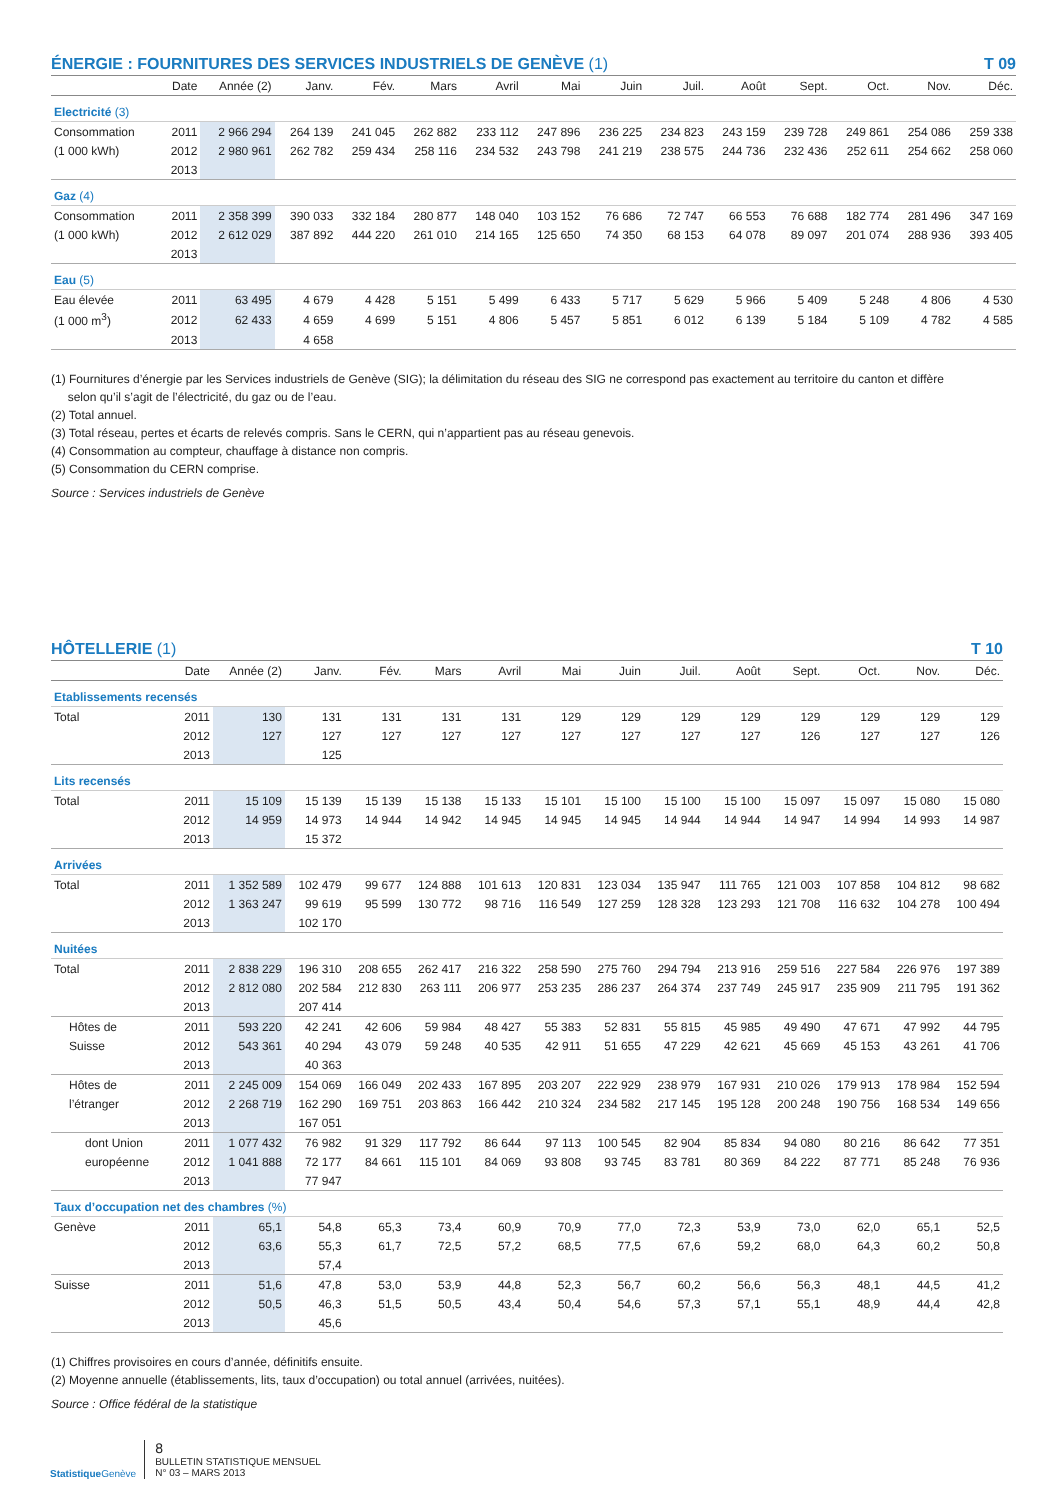ÉNERGIE : FOURNITURES DES SERVICES INDUSTRIELS DE GENÈVE (1) T 09
| | Date | Année (2) | Janv. | Fév. | Mars | Avril | Mai | Juin | Juil. | Août | Sept. | Oct. | Nov. | Déc. |
| --- | --- | --- | --- | --- | --- | --- | --- | --- | --- | --- | --- | --- | --- | --- |
| Electricité (3) | | | | | | | | | | | | | | |
| Consommation | 2011 | 2 966 294 | 264 139 | 241 045 | 262 882 | 233 112 | 247 896 | 236 225 | 234 823 | 243 159 | 239 728 | 249 861 | 254 086 | 259 338 |
| (1 000 kWh) | 2012 | 2 980 961 | 262 782 | 259 434 | 258 116 | 234 532 | 243 798 | 241 219 | 238 575 | 244 736 | 232 436 | 252 611 | 254 662 | 258 060 |
| | 2013 | | | | | | | | | | | | | |
| Gaz (4) | | | | | | | | | | | | | | |
| Consommation | 2011 | 2 358 399 | 390 033 | 332 184 | 280 877 | 148 040 | 103 152 | 76 686 | 72 747 | 66 553 | 76 688 | 182 774 | 281 496 | 347 169 |
| (1 000 kWh) | 2012 | 2 612 029 | 387 892 | 444 220 | 261 010 | 214 165 | 125 650 | 74 350 | 68 153 | 64 078 | 89 097 | 201 074 | 288 936 | 393 405 |
| | 2013 | | | | | | | | | | | | | |
| Eau (5) | | | | | | | | | | | | | | |
| Eau élevée | 2011 | 63 495 | 4 679 | 4 428 | 5 151 | 5 499 | 6 433 | 5 717 | 5 629 | 5 966 | 5 409 | 5 248 | 4 806 | 4 530 |
| (1 000 m<sup>3</sup>) | 2012 | 62 433 | 4 659 | 4 699 | 5 151 | 4 806 | 5 457 | 5 851 | 6 012 | 6 139 | 5 184 | 5 109 | 4 782 | 4 585 |
| | 2013 | | 4 658 | | | | | | | | | | | |
(1) Fournitures d’énergie par les Services industriels de Genève (SIG); la délimitation du réseau des SIG ne correspond pas exactement au territoire du canton et diffère
selon qu’il s’agit de l’électricité, du gaz ou de l’eau.
(2) Total annuel.
(3) Total réseau, pertes et écarts de relevés compris. Sans le CERN, qui n’appartient pas au réseau genevois.
(4) Consommation au compteur, chauffage à distance non compris.
(5) Consommation du CERN comprise.
Source : Services industriels de Genève
HÔTELLERIE (1) T 10
| | Date | Année (2) | Janv. | Fév. | Mars | Avril | Mai | Juin | Juil. | Août | Sept. | Oct. | Nov. | Déc. |
| --- | --- | --- | --- | --- | --- | --- | --- | --- | --- | --- | --- | --- | --- | --- |
| Etablissements recensés | | | | | | | | | | | | | | |
| Total | 2011 | 130 | 131 | 131 | 131 | 131 | 129 | 129 | 129 | 129 | 129 | 129 | 129 | 129 |
| | 2012 | 127 | 127 | 127 | 127 | 127 | 127 | 127 | 127 | 127 | 126 | 127 | 127 | 126 |
| | 2013 | | 125 | | | | | | | | | | | |
| Lits recensés | | | | | | | | | | | | | | |
| Total | 2011 | 15 109 | 15 139 | 15 139 | 15 138 | 15 133 | 15 101 | 15 100 | 15 100 | 15 100 | 15 097 | 15 097 | 15 080 | 15 080 |
| | 2012 | 14 959 | 14 973 | 14 944 | 14 942 | 14 945 | 14 945 | 14 945 | 14 944 | 14 944 | 14 947 | 14 994 | 14 993 | 14 987 |
| | 2013 | | 15 372 | | | | | | | | | | | |
| Arrivées | | | | | | | | | | | | | | |
| Total | 2011 | 1 352 589 | 102 479 | 99 677 | 124 888 | 101 613 | 120 831 | 123 034 | 135 947 | 111 765 | 121 003 | 107 858 | 104 812 | 98 682 |
| | 2012 | 1 363 247 | 99 619 | 95 599 | 130 772 | 98 716 | 116 549 | 127 259 | 128 328 | 123 293 | 121 708 | 116 632 | 104 278 | 100 494 |
| | 2013 | | 102 170 | | | | | | | | | | | |
| Nuitées | | | | | | | | | | | | | | |
| Total | 2011 | 2 838 229 | 196 310 | 208 655 | 262 417 | 216 322 | 258 590 | 275 760 | 294 794 | 213 916 | 259 516 | 227 584 | 226 976 | 197 389 |
| | 2012 | 2 812 080 | 202 584 | 212 830 | 263 111 | 206 977 | 253 235 | 286 237 | 264 374 | 237 749 | 245 917 | 235 909 | 211 795 | 191 362 |
| | 2013 | | 207 414 | | | | | | | | | | | |
| Hôtes de | 2011 | 593 220 | 42 241 | 42 606 | 59 984 | 48 427 | 55 383 | 52 831 | 55 815 | 45 985 | 49 490 | 47 671 | 47 992 | 44 795 |
| Suisse | 2012 | 543 361 | 40 294 | 43 079 | 59 248 | 40 535 | 42 911 | 51 655 | 47 229 | 42 621 | 45 669 | 45 153 | 43 261 | 41 706 |
| | 2013 | | 40 363 | | | | | | | | | | | |
| Hôtes de | 2011 | 2 245 009 | 154 069 | 166 049 | 202 433 | 167 895 | 203 207 | 222 929 | 238 979 | 167 931 | 210 026 | 179 913 | 178 984 | 152 594 |
| l’étranger | 2012 | 2 268 719 | 162 290 | 169 751 | 203 863 | 166 442 | 210 324 | 234 582 | 217 145 | 195 128 | 200 248 | 190 756 | 168 534 | 149 656 |
| | 2013 | | 167 051 | | | | | | | | | | | |
| dont Union | 2011 | 1 077 432 | 76 982 | 91 329 | 117 792 | 86 644 | 97 113 | 100 545 | 82 904 | 85 834 | 94 080 | 80 216 | 86 642 | 77 351 |
| européenne | 2012 | 1 041 888 | 72 177 | 84 661 | 115 101 | 84 069 | 93 808 | 93 745 | 83 781 | 80 369 | 84 222 | 87 771 | 85 248 | 76 936 |
| | 2013 | | 77 947 | | | | | | | | | | | |
| Taux d’occupation net des chambres (%) | | | | | | | | | | | | | | |
| Genève | 2011 | 65,1 | 54,8 | 65,3 | 73,4 | 60,9 | 70,9 | 77,0 | 72,3 | 53,9 | 73,0 | 62,0 | 65,1 | 52,5 |
| | 2012 | 63,6 | 55,3 | 61,7 | 72,5 | 57,2 | 68,5 | 77,5 | 67,6 | 59,2 | 68,0 | 64,3 | 60,2 | 50,8 |
| | 2013 | | 57,4 | | | | | | | | | | | |
| Suisse | 2011 | 51,6 | 47,8 | 53,0 | 53,9 | 44,8 | 52,3 | 56,7 | 60,2 | 56,6 | 56,3 | 48,1 | 44,5 | 41,2 |
| | 2012 | 50,5 | 46,3 | 51,5 | 50,5 | 43,4 | 50,4 | 54,6 | 57,3 | 57,1 | 55,1 | 48,9 | 44,4 | 42,8 |
| | 2013 | | 45,6 | | | | | | | | | | | |
(1) Chiffres provisoires en cours d’année, définitifs ensuite.
(2) Moyenne annuelle (établissements, lits, taux d’occupation) ou total annuel (arrivées, nuitées).
Source : Office fédéral de la statistique
Statistique Genève
8
BULLETIN STATISTIQUE MENSUEL
N° 03 – MARS 2013